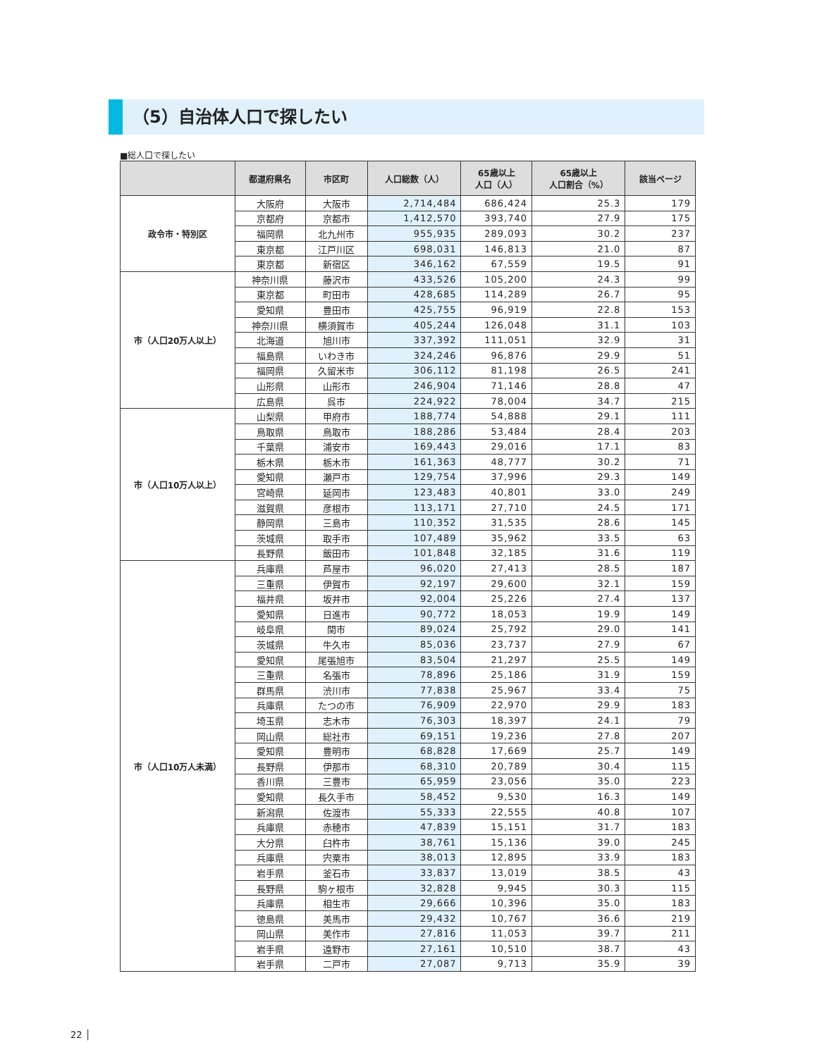（5）自治体人口で探したい
■総人口で探したい
| | 都道府県名 | 市区町 | 人口総数（人） | 65歳以上 人口（人） | 65歳以上 人口割合（%） | 該当ページ |
| --- | --- | --- | --- | --- | --- | --- |
| 政令市・特別区 | 大阪府 | 大阪市 | 2,714,484 | 686,424 | 25.3 | 179 |
| | 京都府 | 京都市 | 1,412,570 | 393,740 | 27.9 | 175 |
| | 福岡県 | 北九州市 | 955,935 | 289,093 | 30.2 | 237 |
| | 東京都 | 江戸川区 | 698,031 | 146,813 | 21.0 | 87 |
| | 東京都 | 新宿区 | 346,162 | 67,559 | 19.5 | 91 |
| 市（人口20万人以上） | 神奈川県 | 藤沢市 | 433,526 | 105,200 | 24.3 | 99 |
| | 東京都 | 町田市 | 428,685 | 114,289 | 26.7 | 95 |
| | 愛知県 | 豊田市 | 425,755 | 96,919 | 22.8 | 153 |
| | 神奈川県 | 横須賀市 | 405,244 | 126,048 | 31.1 | 103 |
| | 北海道 | 旭川市 | 337,392 | 111,051 | 32.9 | 31 |
| | 福島県 | いわき市 | 324,246 | 96,876 | 29.9 | 51 |
| | 福岡県 | 久留米市 | 306,112 | 81,198 | 26.5 | 241 |
| | 山形県 | 山形市 | 246,904 | 71,146 | 28.8 | 47 |
| | 広島県 | 呉市 | 224,922 | 78,004 | 34.7 | 215 |
| 市（人口10万人以上） | 山梨県 | 甲府市 | 188,774 | 54,888 | 29.1 | 111 |
| | 鳥取県 | 鳥取市 | 188,286 | 53,484 | 28.4 | 203 |
| | 千葉県 | 浦安市 | 169,443 | 29,016 | 17.1 | 83 |
| | 栃木県 | 栃木市 | 161,363 | 48,777 | 30.2 | 71 |
| | 愛知県 | 瀬戸市 | 129,754 | 37,996 | 29.3 | 149 |
| | 宮崎県 | 延岡市 | 123,483 | 40,801 | 33.0 | 249 |
| | 滋賀県 | 彦根市 | 113,171 | 27,710 | 24.5 | 171 |
| | 静岡県 | 三島市 | 110,352 | 31,535 | 28.6 | 145 |
| | 茨城県 | 取手市 | 107,489 | 35,962 | 33.5 | 63 |
| | 長野県 | 飯田市 | 101,848 | 32,185 | 31.6 | 119 |
| 市（人口10万人未満） | 兵庫県 | 芦屋市 | 96,020 | 27,413 | 28.5 | 187 |
| | 三重県 | 伊賀市 | 92,197 | 29,600 | 32.1 | 159 |
| | 福井県 | 坂井市 | 92,004 | 25,226 | 27.4 | 137 |
| | 愛知県 | 日進市 | 90,772 | 18,053 | 19.9 | 149 |
| | 岐阜県 | 関市 | 89,024 | 25,792 | 29.0 | 141 |
| | 茨城県 | 牛久市 | 85,036 | 23,737 | 27.9 | 67 |
| | 愛知県 | 尾張旭市 | 83,504 | 21,297 | 25.5 | 149 |
| | 三重県 | 名張市 | 78,896 | 25,186 | 31.9 | 159 |
| | 群馬県 | 渋川市 | 77,838 | 25,967 | 33.4 | 75 |
| | 兵庫県 | たつの市 | 76,909 | 22,970 | 29.9 | 183 |
| | 埼玉県 | 志木市 | 76,303 | 18,397 | 24.1 | 79 |
| | 岡山県 | 総社市 | 69,151 | 19,236 | 27.8 | 207 |
| | 愛知県 | 豊明市 | 68,828 | 17,669 | 25.7 | 149 |
| | 長野県 | 伊那市 | 68,310 | 20,789 | 30.4 | 115 |
| | 香川県 | 三豊市 | 65,959 | 23,056 | 35.0 | 223 |
| | 愛知県 | 長久手市 | 58,452 | 9,530 | 16.3 | 149 |
| | 新潟県 | 佐渡市 | 55,333 | 22,555 | 40.8 | 107 |
| | 兵庫県 | 赤穂市 | 47,839 | 15,151 | 31.7 | 183 |
| | 大分県 | 臼杵市 | 38,761 | 15,136 | 39.0 | 245 |
| | 兵庫県 | 宍粟市 | 38,013 | 12,895 | 33.9 | 183 |
| | 岩手県 | 釜石市 | 33,837 | 13,019 | 38.5 | 43 |
| | 長野県 | 駒ヶ根市 | 32,828 | 9,945 | 30.3 | 115 |
| | 兵庫県 | 相生市 | 29,666 | 10,396 | 35.0 | 183 |
| | 徳島県 | 美馬市 | 29,432 | 10,767 | 36.6 | 219 |
| | 岡山県 | 美作市 | 27,816 | 11,053 | 39.7 | 211 |
| | 岩手県 | 遠野市 | 27,161 | 10,510 | 38.7 | 43 |
| | 岩手県 | 二戸市 | 27,087 | 9,713 | 35.9 | 39 |
22 │